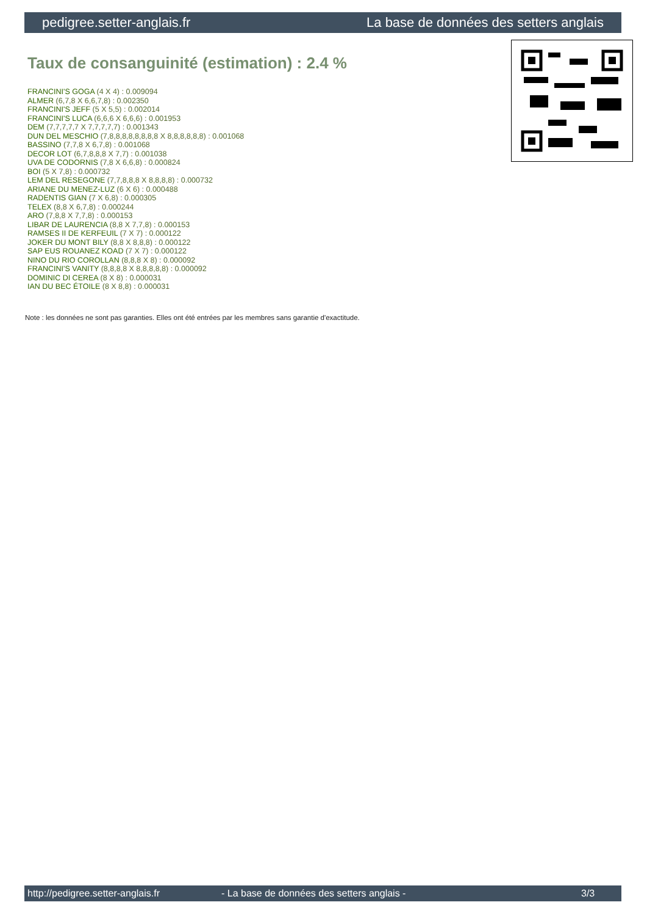pedigree.setter-anglais.fr La base de données des setters anglais
Taux de consanguinité (estimation) : 2.4 %
FRANCINI'S GOGA (4 X 4) : 0.009094
ALMER (6,7,8 X 6,6,7,8) : 0.002350
FRANCINI'S JEFF (5 X 5,5) : 0.002014
FRANCINI'S LUCA (6,6,6 X 6,6,6) : 0.001953
DEM (7,7,7,7,7 X 7,7,7,7,7) : 0.001343
DUN DEL MESCHIO (7,8,8,8,8,8,8,8,8 X 8,8,8,8,8,8) : 0.001068
BASSINO (7,7,8 X 6,7,8) : 0.001068
DECOR LOT (6,7,8,8,8 X 7,7) : 0.001038
UVA DE CODORNIS (7,8 X 6,6,8) : 0.000824
BOI (5 X 7,8) : 0.000732
LEM DEL RESEGONE (7,7,8,8,8 X 8,8,8,8) : 0.000732
ARIANE DU MENEZ-LUZ (6 X 6) : 0.000488
RADENTIS GIAN (7 X 6,8) : 0.000305
TELEX (8,8 X 6,7,8) : 0.000244
ARO (7,8,8 X 7,7,8) : 0.000153
LIBAR DE LAURENCIA (8,8 X 7,7,8) : 0.000153
RAMSES II DE KERFEUIL (7 X 7) : 0.000122
JOKER DU MONT BILY (8,8 X 8,8,8) : 0.000122
SAP EUS ROUANEZ KOAD (7 X 7) : 0.000122
NINO DU RIO COROLLAN (8,8,8 X 8) : 0.000092
FRANCINI'S VANITY (8,8,8,8 X 8,8,8,8,8) : 0.000092
DOMINIC DI CEREA (8 X 8) : 0.000031
IAN DU BEC ÉTOILE (8 X 8,8) : 0.000031
Note : les données ne sont pas garanties. Elles ont été entrées par les membres sans garantie d'exactitude.
http://pedigree.setter-anglais.fr - La base de données des setters anglais - 3/3